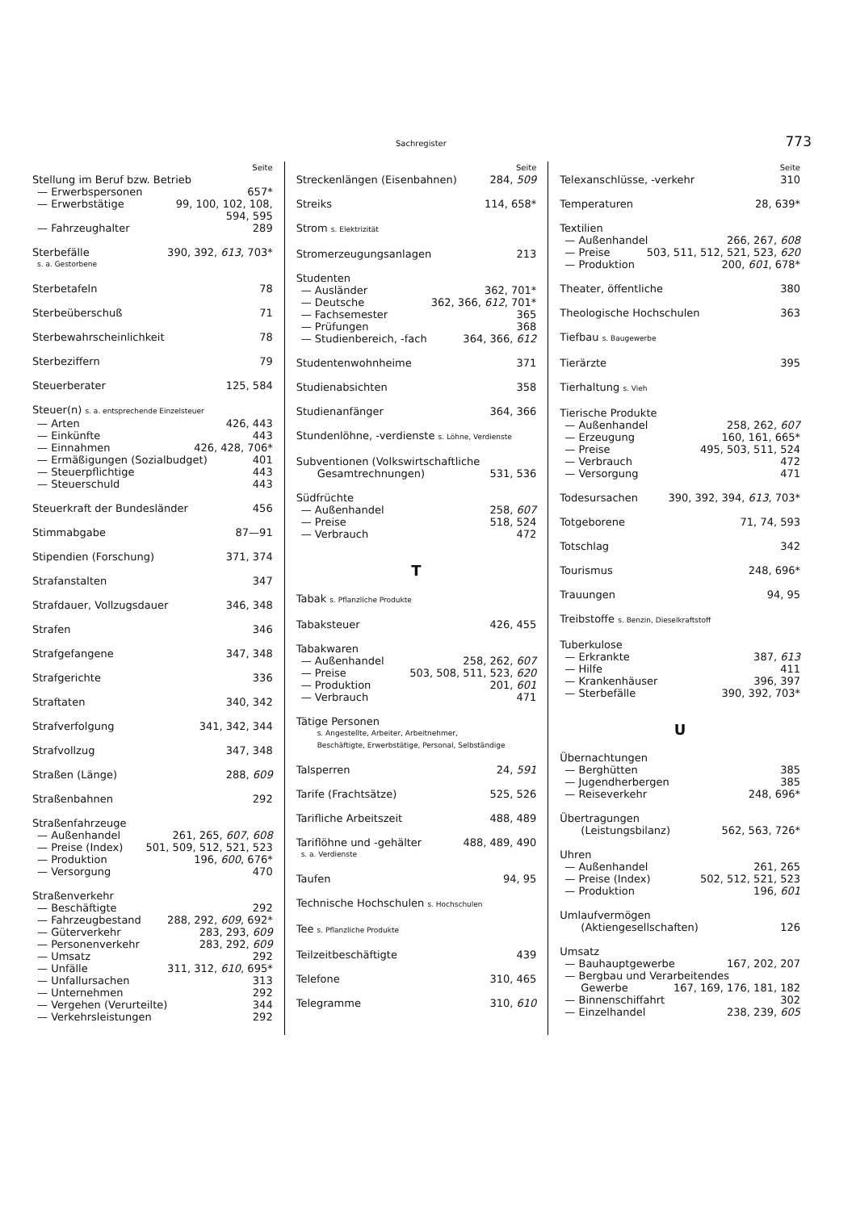Sachregister 773
Seite
Stellung im Beruf bzw. Betrieb
— Erwerbspersonen 657*
— Erwerbstätige 99, 100, 102, 108,
594, 595
— Fahrzeughalter 289
Sterbefälle 390, 392, 613, 703*
s. a. Gestorbene
Sterbetafeln 78
Sterbeüberschuß 71
Sterbewahrscheinlichkeit 78
Sterbeziffern 79
Steuerberater 125, 584
Steuer(n) s. a. entsprechende Einzelsteuer
— Arten 426, 443
— Einkünfte 443
— Einnahmen 426, 428, 706*
— Ermäßigungen (Sozialbudget) 401
— Steuerpflichtige 443
— Steuerschuld 443
Steuerkraft der Bundesländer 456
Stimmabgabe 87—91
Stipendien (Forschung) 371, 374
Strafanstalten 347
Strafdauer, Vollzugsdauer 346, 348
Strafen 346
Strafgefangene 347, 348
Strafgerichte 336
Straftaten 340, 342
Strafverfolgung 341, 342, 344
Strafvollzug 347, 348
Straßen (Länge) 288, 609
Straßenbahnen 292
Straßenfahrzeuge
— Außenhandel 261, 265, 607, 608
— Preise (Index) 501, 509, 512, 521, 523
— Produktion 196, 600, 676*
— Versorgung 470
Straßenverkehr
— Beschäftigte 292
— Fahrzeugbestand 288, 292, 609, 692*
— Güterverkehr 283, 293, 609
— Personenverkehr 283, 292, 609
— Umsatz 292
— Unfälle 311, 312, 610, 695*
— Unfallursachen 313
— Unternehmen 292
— Vergehen (Verurteilte) 344
— Verkehrsleistungen 292
Seite
Streckenlängen (Eisenbahnen) 284, 509
Streiks 114, 658*
Strom s. Elektrizität
Stromerzeugungsanlagen 213
Studenten
— Ausländer 362, 701*
— Deutsche 362, 366, 612, 701*
— Fachsemester 365
— Prüfungen 368
— Studienbereich, -fach 364, 366, 612
Studentenwohnheime 371
Studienabsichten 358
Studienanfänger 364, 366
Stundenlöhne, -verdienste s. Löhne, Verdienste
Subventionen (Volkswirtschaftliche
Gesamtrechnungen) 531, 536
Südfrüchte
— Außenhandel 258, 607
— Preise 518, 524
— Verbrauch 472
T
Tabak s. Pflanzliche Produkte
Tabaksteuer 426, 455
Tabakwaren
— Außenhandel 258, 262, 607
— Preise 503, 508, 511, 523, 620
— Produktion 201, 601
— Verbrauch 471
Tätige Personen
s. Angestellte, Arbeiter, Arbeitnehmer,
Beschäftigte, Erwerbstätige, Personal, Selbständige
Talsperren 24, 591
Tarife (Frachtsätze) 525, 526
Tarifliche Arbeitszeit 488, 489
Tariflöhne und -gehälter 488, 489, 490
s. a. Verdienste
Taufen 94, 95
Technische Hochschulen s. Hochschulen
Tee s. Pflanzliche Produkte
Teilzeitbeschäftigte 439
Telefone 310, 465
Telegramme 310, 610
Seite
Telexanschlüsse, -verkehr 310
Temperaturen 28, 639*
Textilien
— Außenhandel 266, 267, 608
— Preise 503, 511, 512, 521, 523, 620
— Produktion 200, 601, 678*
Theater, öffentliche 380
Theologische Hochschulen 363
Tiefbau s. Baugewerbe
Tierärzte 395
Tierhaltung s. Vieh
Tierische Produkte
— Außenhandel 258, 262, 607
— Erzeugung 160, 161, 665*
— Preise 495, 503, 511, 524
— Verbrauch 472
— Versorgung 471
Todesursachen 390, 392, 394, 613, 703*
Totgeborene 71, 74, 593
Totschlag 342
Tourismus 248, 696*
Trauungen 94, 95
Treibstoffe s. Benzin, Dieselkraftstoff
Tuberkulose
— Erkrankte 387, 613
— Hilfe 411
— Krankenhäuser 396, 397
— Sterbefälle 390, 392, 703*
U
Übernachtungen
— Berghütten 385
— Jugendherbergen 385
— Reiseverkehr 248, 696*
Übertragungen
(Leistungsbilanz) 562, 563, 726*
Uhren
— Außenhandel 261, 265
— Preise (Index) 502, 512, 521, 523
— Produktion 196, 601
Umlaufvermögen
(Aktiengesellschaften) 126
Umsatz
— Bauhauptgewerbe 167, 202, 207
— Bergbau und Verarbeitendes
Gewerbe 167, 169, 176, 181, 182
— Binnenschiffahrt 302
— Einzelhandel 238, 239, 605